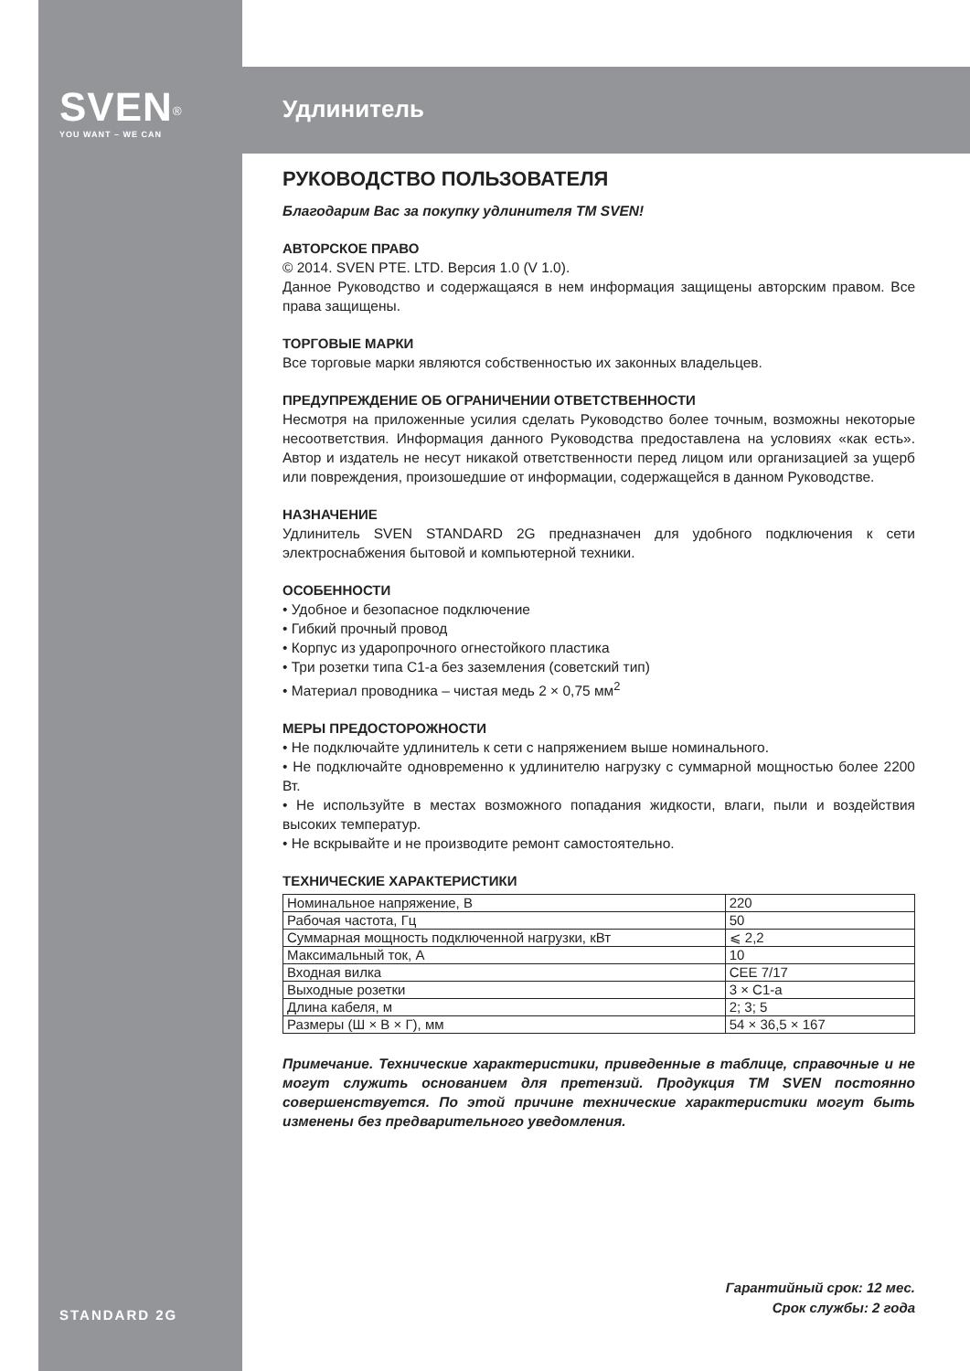SVEN<sup>®</sup>
YOU WANT – WE CAN
Удлинитель
РУКОВОДСТВО ПОЛЬЗОВАТЕЛЯ
Благодарим Вас за покупку удлинителя ТМ SVEN!
АВТОРСКОЕ ПРАВО
© 2014. SVEN PTE. LTD. Версия 1.0 (V 1.0).
Данное Руководство и содержащаяся в нем информация защищены авторским правом. Все права защищены.
ТОРГОВЫЕ МАРКИ
Все торговые марки являются собственностью их законных владельцев.
ПРЕДУПРЕЖДЕНИЕ ОБ ОГРАНИЧЕНИИ ОТВЕТСТВЕННОСТИ
Несмотря на приложенные усилия сделать Руководство более точным, возможны некоторые несоответствия. Информация данного Руководства предоставлена на условиях «как есть». Автор и издатель не несут никакой ответственности перед лицом или организацией за ущерб или повреждения, произошедшие от информации, содержащейся в данном Руководстве.
НАЗНАЧЕНИЕ
Удлинитель SVEN STANDARD 2G предназначен для удобного подключения к сети электроснабжения бытовой и компьютерной техники.
ОСОБЕННОСТИ
• Удобное и безопасное подключение
• Гибкий прочный провод
• Корпус из ударопрочного огнестойкого пластика
• Три розетки типа С1-а без заземления (советский тип)
• Материал проводника – чистая медь 2 × 0,75 мм<sup>2</sup>
МЕРЫ ПРЕДОСТОРОЖНОСТИ
• Не подключайте удлинитель к сети с напряжением выше номинального.
• Не подключайте одновременно к удлинителю нагрузку с суммарной мощностью более 2200 Вт.
• Не используйте в местах возможного попадания жидкости, влаги, пыли и воздействия высоких температур.
• Не вскрывайте и не производите ремонт самостоятельно.
ТЕХНИЧЕСКИЕ ХАРАКТЕРИСТИКИ
| Номинальное напряжение, В | 220 |
| Рабочая частота, Гц | 50 |
| Суммарная мощность подключенной нагрузки, кВт | ⩽ 2,2 |
| Максимальный ток, А | 10 |
| Входная вилка | CEE 7/17 |
| Выходные розетки | 3 × C1-a |
| Длина кабеля, м | 2; 3; 5 |
| Размеры (Ш × В × Г), мм | 54 × 36,5 × 167 |
Примечание. Технические характеристики, приведенные в таблице, справочные и не могут служить основанием для претензий. Продукция ТМ SVEN постоянно совершенствуется. По этой причине технические характеристики могут быть изменены без предварительного уведомления.
STANDARD 2G
Гарантийный срок: 12 мес.
Срок службы: 2 года